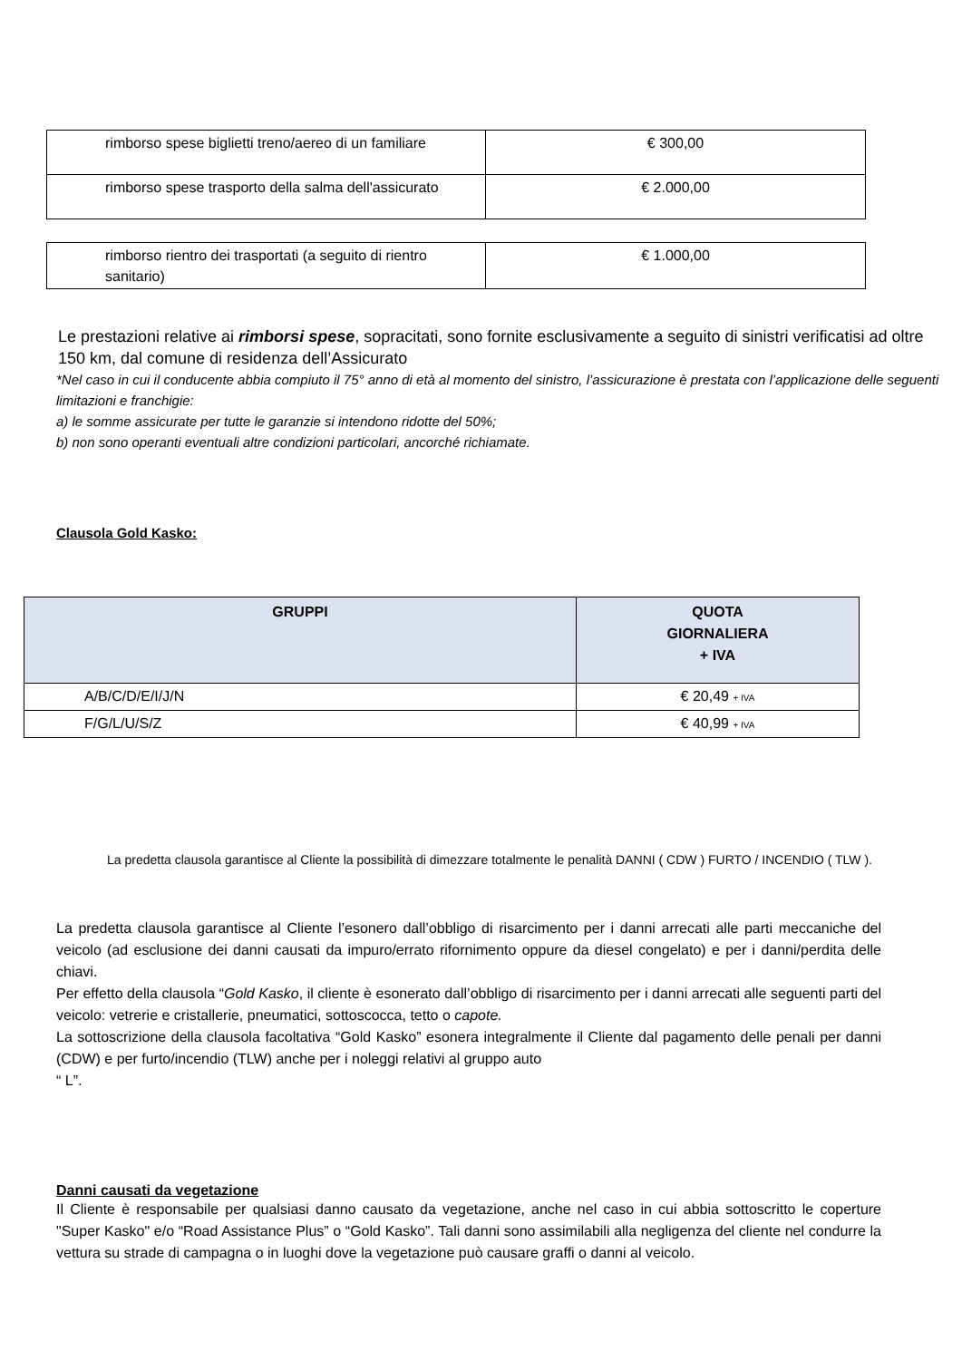| rimborso spese biglietti treno/aereo di un familiare | € 300,00 |
| rimborso spese trasporto della salma dell'assicurato | € 2.000,00 |
| rimborso rientro dei trasportati (a seguito di rientro sanitario) | € 1.000,00 |
Le prestazioni relative ai rimborsi spese, sopracitati, sono fornite esclusivamente a seguito di sinistri verificatisi ad oltre 150 km, dal comune di residenza dell’Assicurato
*Nel caso in cui il conducente abbia compiuto il 75° anno di età al momento del sinistro, l’assicurazione è prestata con l’applicazione delle seguenti limitazioni e franchigie:
a) le somme assicurate per tutte le garanzie si intendono ridotte del 50%;
b) non sono operanti eventuali altre condizioni particolari, ancorché richiamate.
Clausola Gold Kasko:
| GRUPPI | QUOTA GIORNALIERA + IVA |
| --- | --- |
| A/B/C/D/E/I/J/N | € 20,49 + IVA |
| F/G/L/U/S/Z | € 40,99 + IVA |
La predetta clausola garantisce al Cliente la possibilità di dimezzare totalmente le penalità DANNI ( CDW ) FURTO / INCENDIO ( TLW ).
La predetta clausola garantisce al Cliente l’esonero dall’obbligo di risarcimento per i danni arrecati alle parti meccaniche del veicolo (ad esclusione dei danni causati da impuro/errato rifornimento oppure da diesel congelato) e per i danni/perdita delle chiavi.
Per effetto della clausola “Gold Kasko, il cliente è esonerato dall’obbligo di risarcimento per i danni arrecati alle seguenti parti del veicolo: vetrerie e cristallerie, pneumatici, sottoscocca, tetto o capote.
La sottoscrizione della clausola facoltativa “Gold Kasko” esonera integralmente il Cliente dal pagamento delle penali per danni (CDW) e per furto/incendio (TLW) anche per i noleggi relativi al gruppo auto
“ L”.
Danni causati da vegetazione
Il Cliente è responsabile per qualsiasi danno causato da vegetazione, anche nel caso in cui abbia sottoscritto le coperture "Super Kasko" e/o “Road Assistance Plus” o “Gold Kasko”. Tali danni sono assimilabili alla negligenza del cliente nel condurre la vettura su strade di campagna o in luoghi dove la vegetazione può causare graffi o danni al veicolo.